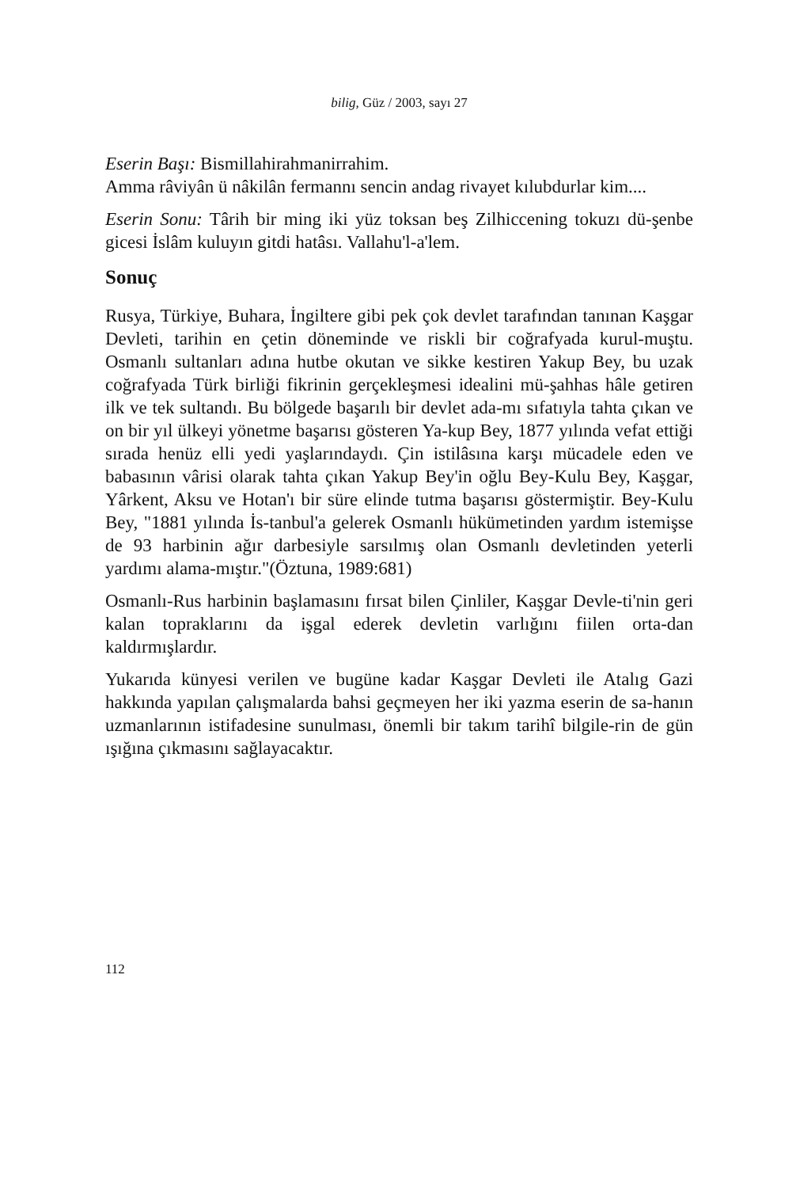bilig, Güz / 2003, sayı 27
Eserin Başı: Bismillahirahmanirrahim.
Amma râviyân ü nâkilân fermannı sencin andag rivayet kılubdurlar kim....
Eserin Sonu: Târih bir ming iki yüz toksan beş Zilhiccening tokuzı dü-şenbe gicesi İslâm kuluyın gitdi hatâsı. Vallahu'l-a'lem.
Sonuç
Rusya, Türkiye, Buhara, İngiltere gibi pek çok devlet tarafından tanınan Kaşgar Devleti, tarihin en çetin döneminde ve riskli bir coğrafyada kurul-muştu. Osmanlı sultanları adına hutbe okutan ve sikke kestiren Yakup Bey, bu uzak coğrafyada Türk birliği fikrinin gerçekleşmesi idealini mü-şahhas hâle getiren ilk ve tek sultandı. Bu bölgede başarılı bir devlet ada-mı sıfatıyla tahta çıkan ve on bir yıl ülkeyi yönetme başarısı gösteren Ya-kup Bey, 1877 yılında vefat ettiği sırada henüz elli yedi yaşlarındaydı. Çin istilâsına karşı mücadele eden ve babasının vârisi olarak tahta çıkan Yakup Bey'in oğlu Bey-Kulu Bey, Kaşgar, Yârkent, Aksu ve Hotan'ı bir süre elinde tutma başarısı göstermiştir. Bey-Kulu Bey, "1881 yılında İs-tanbul'a gelerek Osmanlı hükümetinden yardım istemişse de 93 harbinin ağır darbesiyle sarsılmış olan Osmanlı devletinden yeterli yardımı alama-mıştır."(Öztuna, 1989:681)
Osmanlı-Rus harbinin başlamasını fırsat bilen Çinliler, Kaşgar Devle-ti'nin geri kalan topraklarını da işgal ederek devletin varlığını fiilen orta-dan kaldırmışlardır.
Yukarıda künyesi verilen ve bugüne kadar Kaşgar Devleti ile Atalıg Gazi hakkında yapılan çalışmalarda bahsi geçmeyen her iki yazma eserin de sa-hanın uzmanlarının istifadesine sunulması, önemli bir takım tarihî bilgile-rin de gün ışığına çıkmasını sağlayacaktır.
112